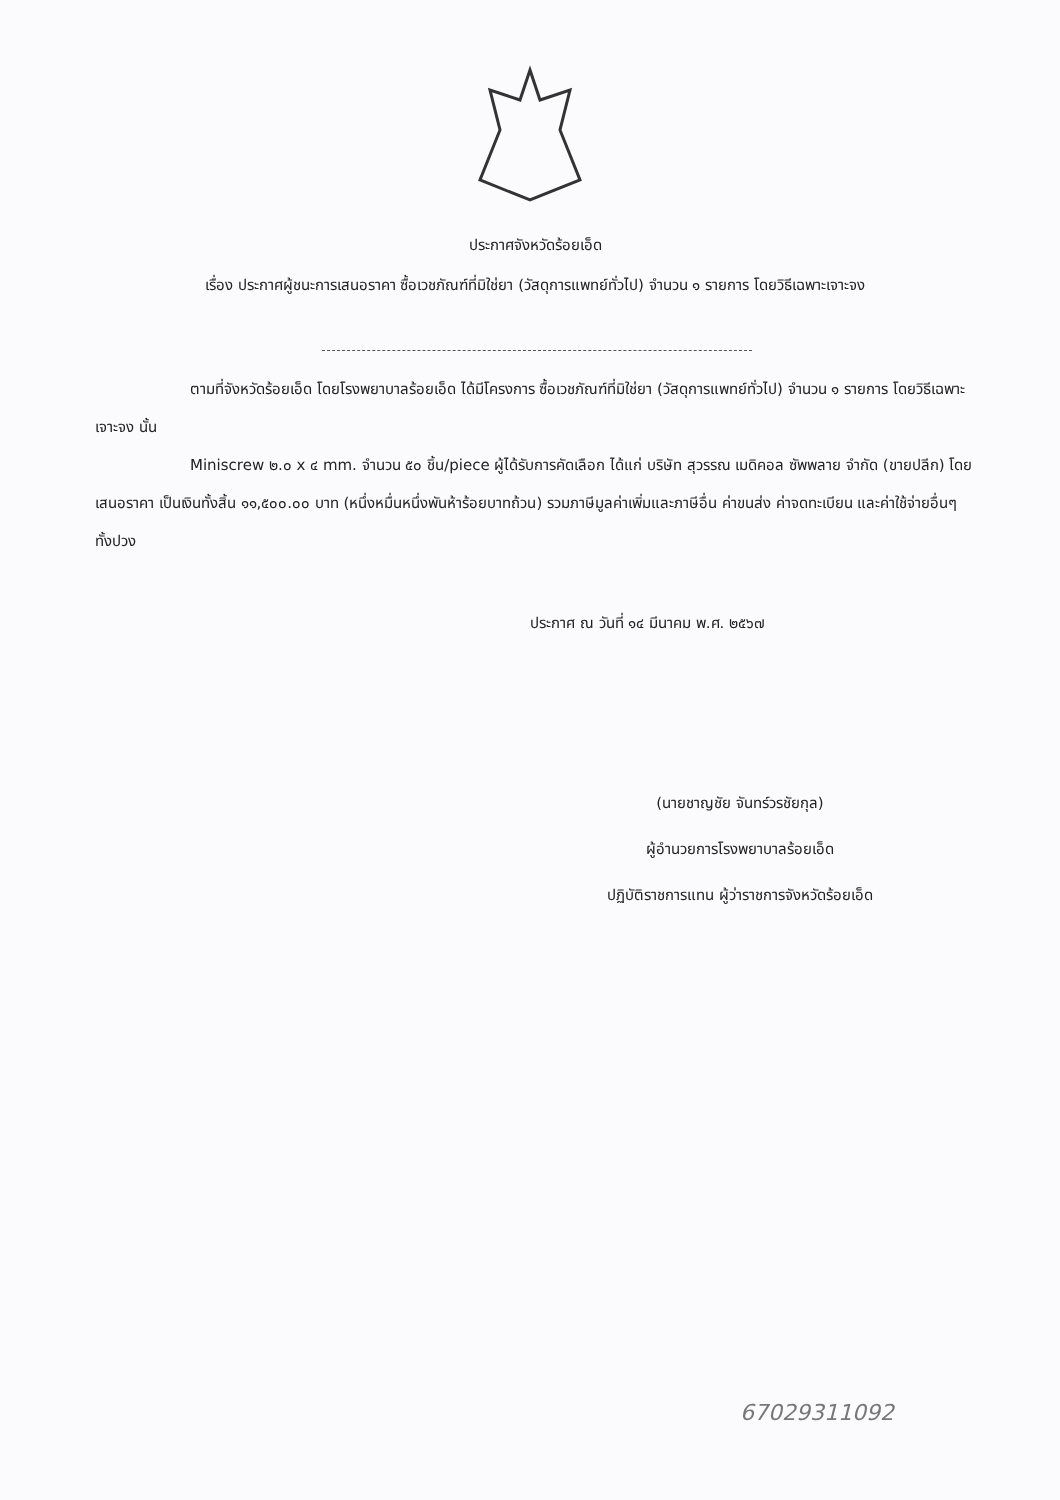ประกาศจังหวัดร้อยเอ็ด
เรื่อง ประกาศผู้ชนะการเสนอราคา ซื้อเวชภัณฑ์ที่มิใช่ยา (วัสดุการแพทย์ทั่วไป) จำนวน ๑ รายการ โดยวิธีเฉพาะเจาะจง
ตามที่จังหวัดร้อยเอ็ด โดยโรงพยาบาลร้อยเอ็ด ได้มีโครงการ ซื้อเวชภัณฑ์ที่มิใช่ยา (วัสดุการแพทย์ทั่วไป) จำนวน ๑ รายการ โดยวิธีเฉพาะเจาะจง นั้น
Miniscrew ๒.๐ x ๔ mm. จำนวน ๕๐ ชิ้น/piece ผู้ได้รับการคัดเลือก ได้แก่ บริษัท สุวรรณ เมดิคอล ซัพพลาย จำกัด (ขายปลีก) โดยเสนอราคา เป็นเงินทั้งสิ้น ๑๑,๕๐๐.๐๐ บาท (หนึ่งหมื่นหนึ่งพันห้าร้อยบาทถ้วน) รวมภาษีมูลค่าเพิ่มและภาษีอื่น ค่าขนส่ง ค่าจดทะเบียน และค่าใช้จ่ายอื่นๆ ทั้งปวง
ประกาศ ณ วันที่ ๑๔ มีนาคม พ.ศ. ๒๕๖๗
(นายชาญชัย จันทร์วรชัยกุล)
ผู้อำนวยการโรงพยาบาลร้อยเอ็ด
ปฏิบัติราชการแทน ผู้ว่าราชการจังหวัดร้อยเอ็ด
67029311092